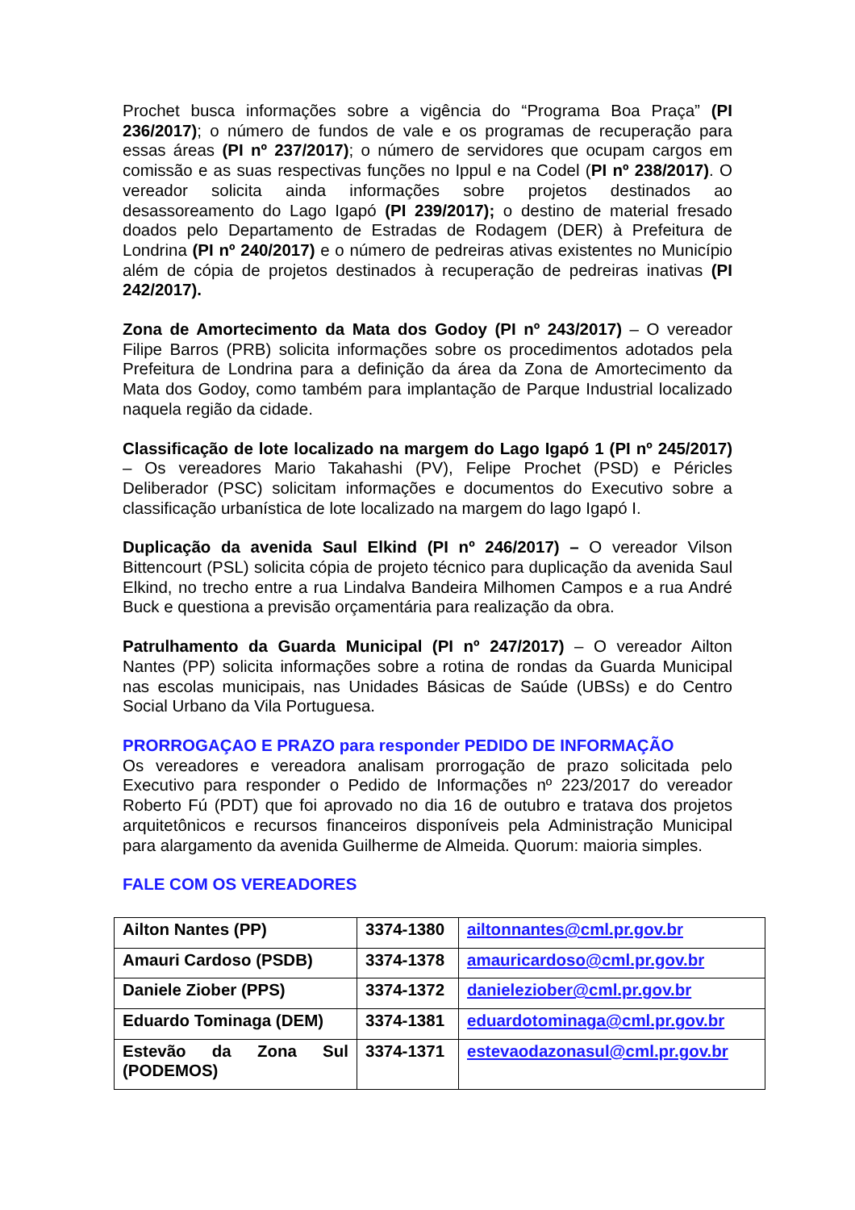Prochet busca informações sobre a vigência do “Programa Boa Praça” (PI 236/2017); o número de fundos de vale e os programas de recuperação para essas áreas (PI nº 237/2017); o número de servidores que ocupam cargos em comissão e as suas respectivas funções no Ippul e na Codel (PI nº 238/2017). O vereador solicita ainda informações sobre projetos destinados ao desassoreamento do Lago Igapó (PI 239/2017); o destino de material fresado doados pelo Departamento de Estradas de Rodagem (DER) à Prefeitura de Londrina (PI nº 240/2017) e o número de pedreiras ativas existentes no Município além de cópia de projetos destinados à recuperação de pedreiras inativas (PI 242/2017).
Zona de Amortecimento da Mata dos Godoy (PI nº 243/2017) – O vereador Filipe Barros (PRB) solicita informações sobre os procedimentos adotados pela Prefeitura de Londrina para a definição da área da Zona de Amortecimento da Mata dos Godoy, como também para implantação de Parque Industrial localizado naquela região da cidade.
Classificação de lote localizado na margem do Lago Igapó 1 (PI nº 245/2017) – Os vereadores Mario Takahashi (PV), Felipe Prochet (PSD) e Péricles Deliberador (PSC) solicitam informações e documentos do Executivo sobre a classificação urbanística de lote localizado na margem do lago Igapó I.
Duplicação da avenida Saul Elkind (PI nº 246/2017) – O vereador Vilson Bittencourt (PSL) solicita cópia de projeto técnico para duplicação da avenida Saul Elkind, no trecho entre a rua Lindalva Bandeira Milhomen Campos e a rua André Buck e questiona a previsão orçamentária para realização da obra.
Patrulhamento da Guarda Municipal (PI nº 247/2017) – O vereador Ailton Nantes (PP) solicita informações sobre a rotina de rondas da Guarda Municipal nas escolas municipais, nas Unidades Básicas de Saúde (UBSs) e do Centro Social Urbano da Vila Portuguesa.
PRORROGAÇAO E PRAZO para responder PEDIDO DE INFORMAÇÃO
Os vereadores e vereadora analisam prorrogação de prazo solicitada pelo Executivo para responder o Pedido de Informações nº 223/2017 do vereador Roberto Fú (PDT) que foi aprovado no dia 16 de outubro e tratava dos projetos arquitetônicos e recursos financeiros disponíveis pela Administração Municipal para alargamento da avenida Guilherme de Almeida. Quorum: maioria simples.
FALE COM OS VEREADORES
| Ailton Nantes (PP) | 3374-1380 | ailtonnantes@cml.pr.gov.br |
| Amauri Cardoso (PSDB) | 3374-1378 | amauricardoso@cml.pr.gov.br |
| Daniele Ziober (PPS) | 3374-1372 | danieleziober@cml.pr.gov.br |
| Eduardo Tominaga (DEM) | 3374-1381 | eduardotominaga@cml.pr.gov.br |
| Estevão da Zona Sul (PODEMOS) | 3374-1371 | estevaodazonasul@cml.pr.gov.br |